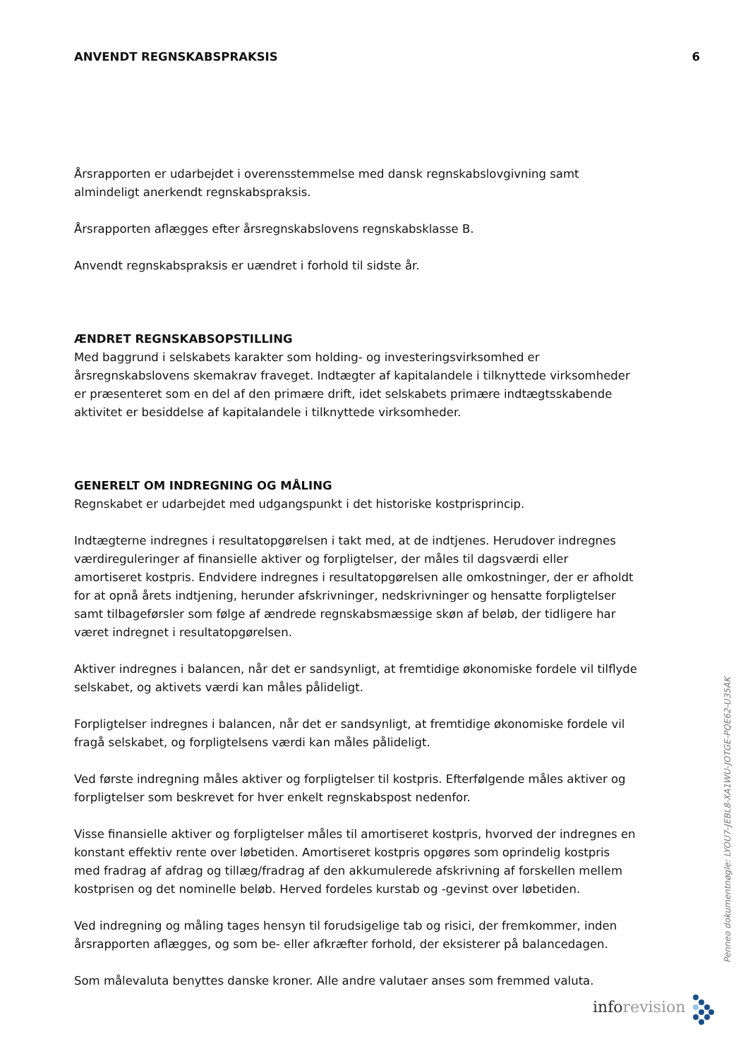ANVENDT REGNSKABSPRAKSIS 6
Årsrapporten er udarbejdet i overensstemmelse med dansk regnskabslovgivning samt almindeligt anerkendt regnskabspraksis.
Årsrapporten aflægges efter årsregnskabslovens regnskabsklasse B.
Anvendt regnskabspraksis er uændret i forhold til sidste år.
ÆNDRET REGNSKABSOPSTILLING
Med baggrund i selskabets karakter som holding- og investeringsvirksomhed er årsregnskabslovens skemakrav fraveget. Indtægter af kapitalandele i tilknyttede virksomheder er præsenteret som en del af den primære drift, idet selskabets primære indtægtsskabende aktivitet er besiddelse af kapitalandele i tilknyttede virksomheder.
GENERELT OM INDREGNING OG MÅLING
Regnskabet er udarbejdet med udgangspunkt i det historiske kostprisprincip.
Indtægterne indregnes i resultatopgørelsen i takt med, at de indtjenes. Herudover indregnes værdireguleringer af finansielle aktiver og forpligtelser, der måles til dagsværdi eller amortiseret kostpris. Endvidere indregnes i resultatopgørelsen alle omkostninger, der er afholdt for at opnå årets indtjening, herunder afskrivninger, nedskrivninger og hensatte forpligtelser samt tilbageførsler som følge af ændrede regnskabsmæssige skøn af beløb, der tidligere har været indregnet i resultatopgørelsen.
Aktiver indregnes i balancen, når det er sandsynligt, at fremtidige økonomiske fordele vil tilflyde selskabet, og aktivets værdi kan måles pålideligt.
Forpligtelser indregnes i balancen, når det er sandsynligt, at fremtidige økonomiske fordele vil fragå selskabet, og forpligtelsens værdi kan måles pålideligt.
Ved første indregning måles aktiver og forpligtelser til kostpris. Efterfølgende måles aktiver og forpligtelser som beskrevet for hver enkelt regnskabspost nedenfor.
Visse finansielle aktiver og forpligtelser måles til amortiseret kostpris, hvorved der indregnes en konstant effektiv rente over løbetiden. Amortiseret kostpris opgøres som oprindelig kostpris med fradrag af afdrag og tillæg/fradrag af den akkumulerede afskrivning af forskellen mellem kostprisen og det nominelle beløb. Herved fordeles kurstab og -gevinst over løbetiden.
Ved indregning og måling tages hensyn til forudsigelige tab og risici, der fremkommer, inden årsrapporten aflægges, og som be- eller afkræfter forhold, der eksisterer på balancedagen.
Som målevaluta benyttes danske kroner. Alle andre valutaer anses som fremmed valuta.
Penneo dokumentnøgle: LYOU7-JEBL8-XA1WU-JOTGE-PQE62-U35AK
inforevision